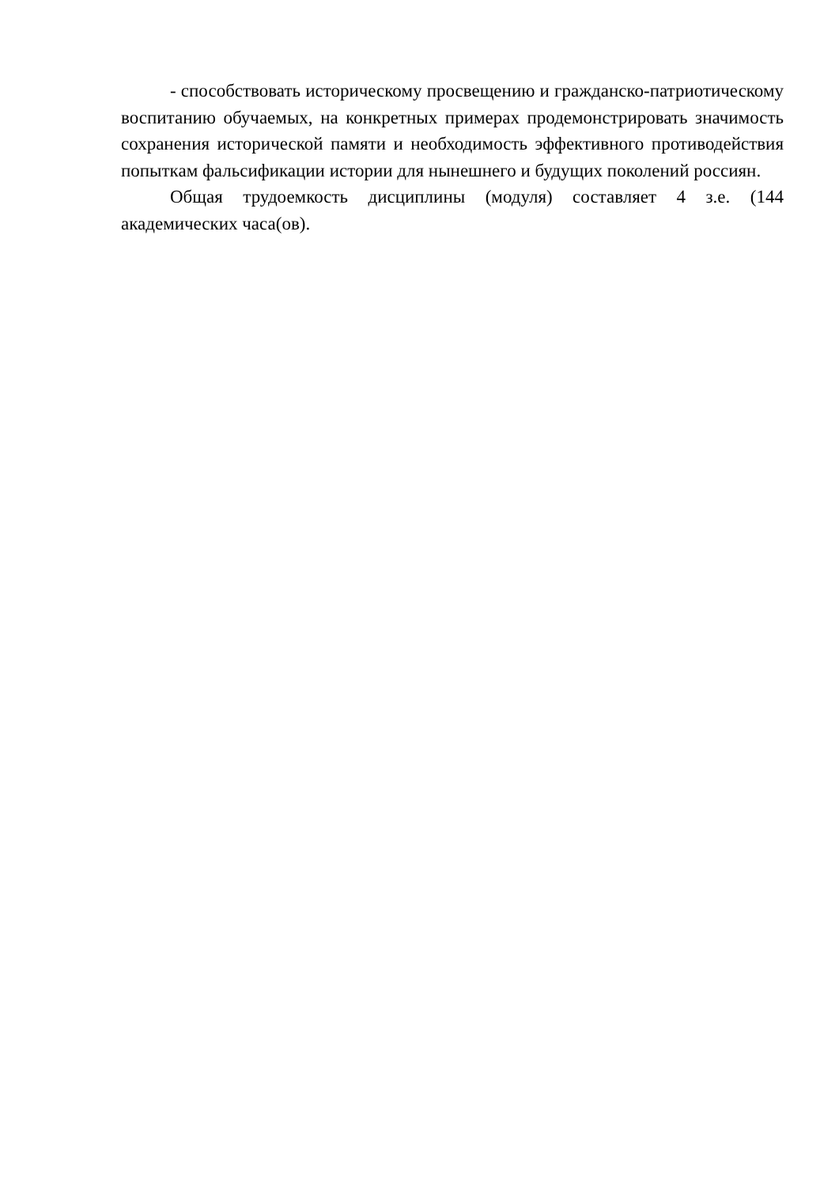- способствовать историческому просвещению и гражданско-патриотическому воспитанию обучаемых, на конкретных примерах продемонстрировать значимость сохранения исторической памяти и необходимость эффективного противодействия попыткам фальсификации истории для нынешнего и будущих поколений россиян.
Общая трудоемкость дисциплины (модуля) составляет 4 з.е. (144 академических часа(ов).